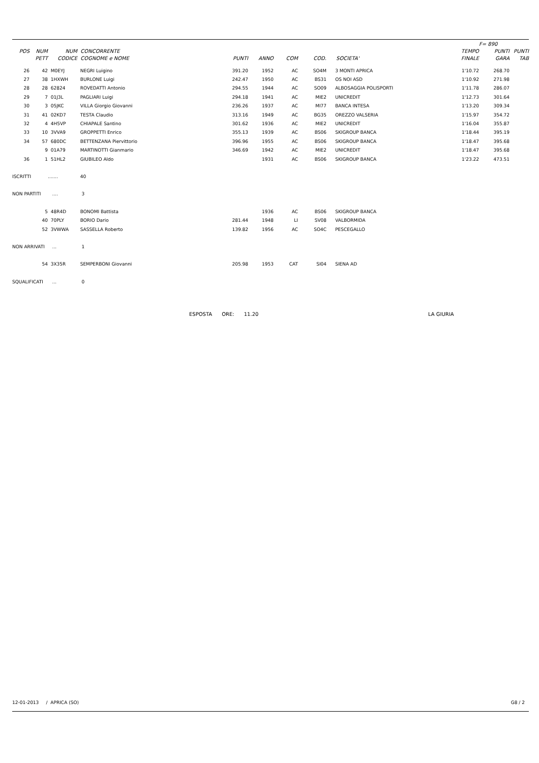| | | | | | | | | | | F= 890 | |
| --- | --- | --- | --- | --- | --- | --- | --- | --- | --- | --- | --- |
| POS | NUM | NUM | CONCORRENTE | | | | | | TEMPO | PUNTI | PUNTI |
| | PETT | CODICE | COGNOME e NOME | PUNTI | ANNO | COM | COD. | SOCIETA' | FINALE | GARA | TAB |
| 26 | 42 | M0EYJ | NEGRI Luigino | 391.20 | 1952 | AC | SO4M | 3 MONTI APRICA | 1'10.72 | 268.70 | |
| 27 | 38 | 1HXWH | BURLONE Luigi | 242.47 | 1950 | AC | BS31 | OS NOI ASD | 1'10.92 | 271.98 | |
| 28 | 28 | 62824 | ROVEDATTI Antonio | 294.55 | 1944 | AC | SO09 | ALBOSAGGIA POLISPORTI | 1'11.78 | 286.07 | |
| 29 | 7 | 01J3L | PAGLIARI Luigi | 294.18 | 1941 | AC | MIE2 | UNICREDIT | 1'12.73 | 301.64 | |
| 30 | 3 | 05JKC | VILLA Giorgio Giovanni | 236.26 | 1937 | AC | MI77 | BANCA INTESA | 1'13.20 | 309.34 | |
| 31 | 41 | 02KD7 | TESTA Claudio | 313.16 | 1949 | AC | BG35 | OREZZO VALSERIA | 1'15.97 | 354.72 | |
| 32 | 4 | 4H5VP | CHIAPALE Santino | 301.62 | 1936 | AC | MIE2 | UNICREDIT | 1'16.04 | 355.87 | |
| 33 | 10 | 3VVA9 | GROPPETTI Enrico | 355.13 | 1939 | AC | BS06 | SKIGROUP BANCA | 1'18.44 | 395.19 | |
| 34 | 57 | 680DC | BETTENZANA Piervittorio | 396.96 | 1955 | AC | BS06 | SKIGROUP BANCA | 1'18.47 | 395.68 | |
| | 9 | 01A79 | MARTINOTTI Gianmario | 346.69 | 1942 | AC | MIE2 | UNICREDIT | 1'18.47 | 395.68 | |
| 36 | 1 | 51HL2 | GIUBILEO Aldo | | 1931 | AC | BS06 | SKIGROUP BANCA | 1'23.22 | 473.51 | |
| ISCRITTI | | ....... | 40 | | | | | | | | |
| NON PARTITI | | .... | 3 | | | | | | | | |
| | 5 | 48R4D | BONOMI Battista | | 1936 | AC | BS06 | SKIGROUP BANCA | | | |
| | 40 | 70PLY | BORIO Dario | 281.44 | 1948 | LI | SV08 | VALBORMIDA | | | |
| | 52 | 3VWWA | SASSELLA Roberto | 139.82 | 1956 | AC | SO4C | PESCEGALLO | | | |
| NON ARRIVATI | | ... | 1 | | | | | | | | |
| | 54 | 3X35R | SEMPERBONI Giovanni | 205.98 | 1953 | CAT | SI04 | SIENA AD | | | |
| SQUALIFICATI | | ... | 0 | | | | | | | | |
ESPOSTA ORE: 11.20 LA GIURIA
12-01-2013 / APRICA (SO) G8 / 2